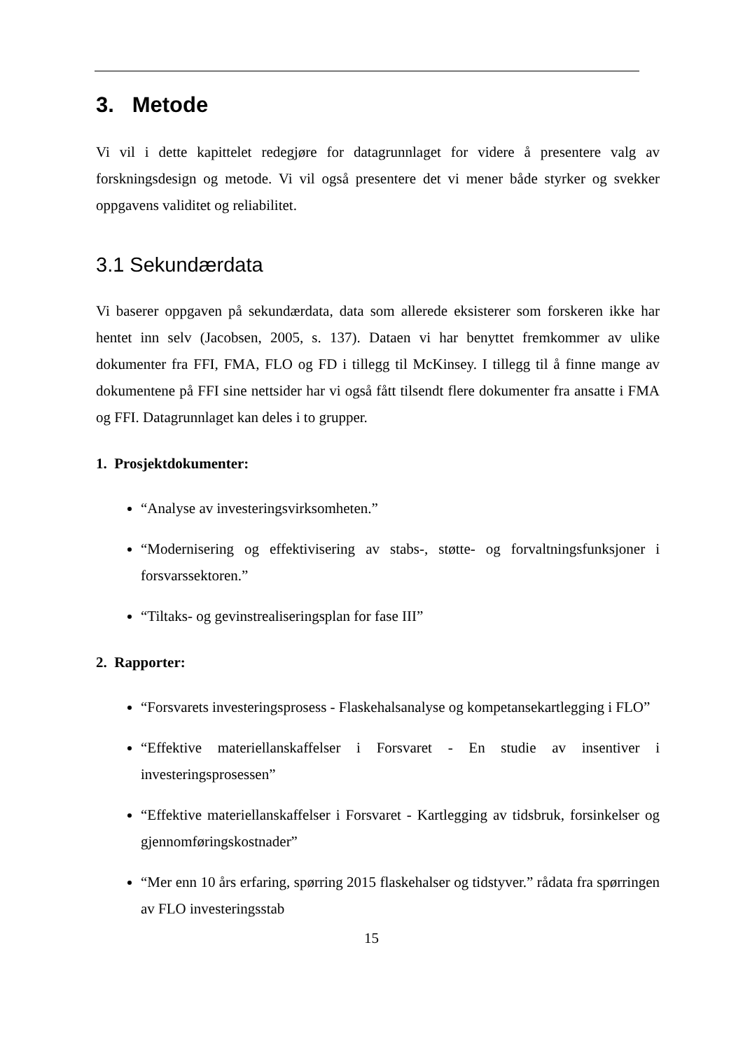3. Metode
Vi vil i dette kapittelet redegjøre for datagrunnlaget for videre å presentere valg av forskningsdesign og metode. Vi vil også presentere det vi mener både styrker og svekker oppgavens validitet og reliabilitet.
3.1 Sekundærdata
Vi baserer oppgaven på sekundærdata, data som allerede eksisterer som forskeren ikke har hentet inn selv (Jacobsen, 2005, s. 137). Dataen vi har benyttet fremkommer av ulike dokumenter fra FFI, FMA, FLO og FD i tillegg til McKinsey. I tillegg til å finne mange av dokumentene på FFI sine nettsider har vi også fått tilsendt flere dokumenter fra ansatte i FMA og FFI. Datagrunnlaget kan deles i to grupper.
1. Prosjektdokumenter:
“Analyse av investeringsvirksomheten.”
“Modernisering og effektivisering av stabs-, støtte- og forvaltningsfunksjoner i forsvarssektoren.”
“Tiltaks- og gevinstrealiseringsplan for fase III”
2. Rapporter:
“Forsvarets investeringsprosess - Flaskehalsanalyse og kompetansekartlegging i FLO”
“Effektive materiellanskaffelser i Forsvaret - En studie av insentiver i investeringsprosessen”
“Effektive materiellanskaffelser i Forsvaret - Kartlegging av tidsbruk, forsinkelser og gjennomføringskostnader”
“Mer enn 10 års erfaring, spørring 2015 flaskehalser og tidstyver.” rådata fra spørringen av FLO investeringsstab
15